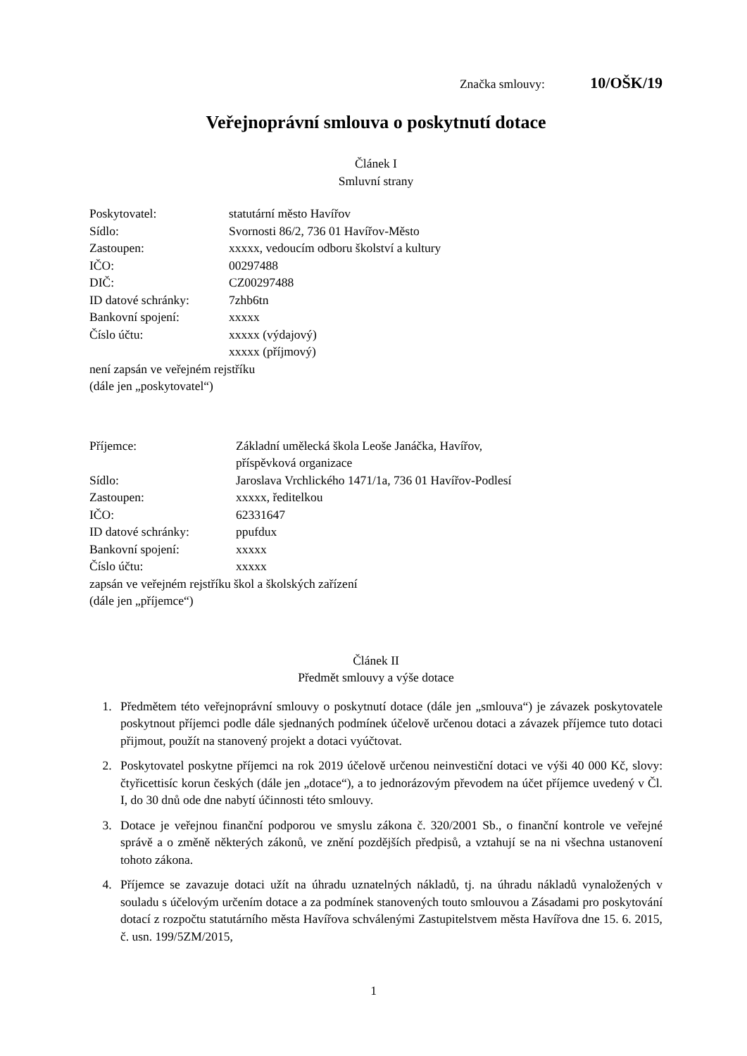Značka smlouvy: 10/OŠK/19
Veřejnoprávní smlouva o poskytnutí dotace
Článek I
Smluvní strany
Poskytovatel: statutární město Havířov
Sídlo: Svornosti 86/2, 736 01 Havířov-Město
Zastoupen: xxxxx, vedoucím odboru školství a kultury
IČO: 00297488
DIČ: CZ00297488
ID datové schránky: 7zhb6tn
Bankovní spojení: xxxxx
Číslo účtu: xxxxx (výdajový)
xxxxx (příjmový)
není zapsán ve veřejném rejstříku
(dále jen „poskytovatel“)
Příjemce: Základní umělecká škola Leoše Janáčka, Havířov,
příspěvková organizace
Sídlo: Jaroslava Vrchlického 1471/1a, 736 01 Havířov-Podlesí
Zastoupen: xxxxx, ředitelkou
IČO: 62331647
ID datové schránky: ppufdux
Bankovní spojení: xxxxx
Číslo účtu: xxxxx
zapsán ve veřejném rejstříku škol a školských zařízení
(dále jen „příjemce“)
Článek II
Předmět smlouvy a výše dotace
1. Předmětem této veřejnoprávní smlouvy o poskytnutí dotace (dále jen „smlouva“) je závazek poskytovatele poskytnout příjemci podle dále sjednaných podmínek účelově určenou dotaci a závazek příjemce tuto dotaci přijmout, použít na stanovený projekt a dotaci vyúčtovat.
2. Poskytovatel poskytne příjemci na rok 2019 účelově určenou neinvestiční dotaci ve výši 40 000 Kč, slovy: čtyřicettisíc korun českých (dále jen „dotace“), a to jednorázovým převodem na účet příjemce uvedený v Čl. I, do 30 dnů ode dne nabytí účinnosti této smlouvy.
3. Dotace je veřejnou finanční podporou ve smyslu zákona č. 320/2001 Sb., o finanční kontrole ve veřejné správě a o změně některých zákonů, ve znění pozdějších předpisů, a vztahují se na ni všechna ustanovení tohoto zákona.
4. Příjemce se zavazuje dotaci užít na úhradu uznatelných nákladů, tj. na úhradu nákladů vynaložených v souladu s účelovým určením dotace a za podmínek stanovených touto smlouvou a Zásadami pro poskytování dotací z rozpočtu statutárního města Havířova schválenými Zastupitelstvem města Havířova dne 15. 6. 2015, č. usn. 199/5ZM/2015,
1